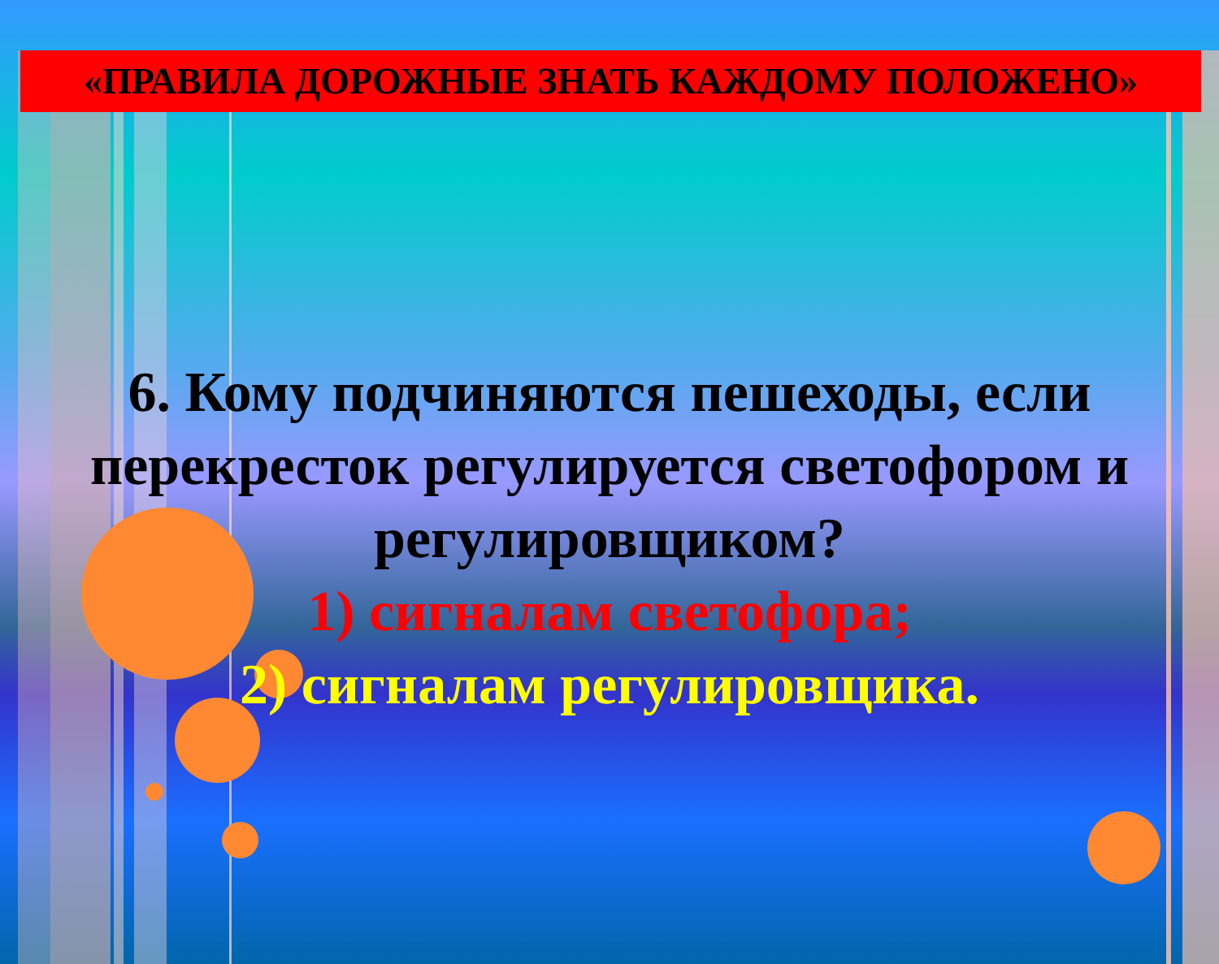«ПРАВИЛА ДОРОЖНЫЕ ЗНАТЬ КАЖДОМУ ПОЛОЖЕНО»
6. Кому подчиняются пешеходы, если перекресток регулируется светофором и регулировщиком?
1) сигналам светофора;
2) сигналам регулировщика.